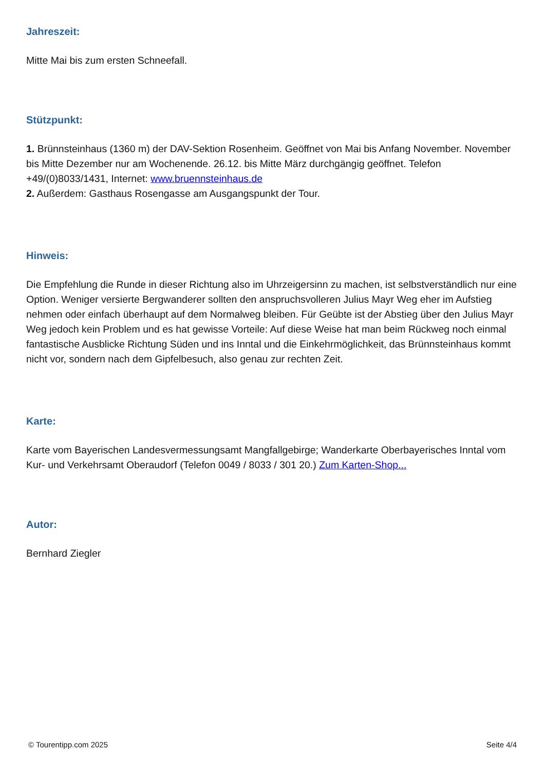Jahreszeit:
Mitte Mai bis zum ersten Schneefall.
Stützpunkt:
1. Brünnsteinhaus (1360 m) der DAV-Sektion Rosenheim. Geöffnet von Mai bis Anfang November. November bis Mitte Dezember nur am Wochenende. 26.12. bis Mitte März durchgängig geöffnet. Telefon +49/(0)8033/1431, Internet: www.bruennsteinhaus.de
2. Außerdem: Gasthaus Rosengasse am Ausgangspunkt der Tour.
Hinweis:
Die Empfehlung die Runde in dieser Richtung also im Uhrzeigersinn zu machen, ist selbstverständlich nur eine Option. Weniger versierte Bergwanderer sollten den anspruchsvolleren Julius Mayr Weg eher im Aufstieg nehmen oder einfach überhaupt auf dem Normalweg bleiben. Für Geübte ist der Abstieg über den Julius Mayr Weg jedoch kein Problem und es hat gewisse Vorteile: Auf diese Weise hat man beim Rückweg noch einmal fantastische Ausblicke Richtung Süden und ins Inntal und die Einkehrmöglichkeit, das Brünnsteinhaus kommt nicht vor, sondern nach dem Gipfelbesuch, also genau zur rechten Zeit.
Karte:
Karte vom Bayerischen Landesvermessungsamt Mangfallgebirge; Wanderkarte Oberbayerisches Inntal vom Kur- und Verkehrsamt Oberaudorf (Telefon 0049 / 8033 / 301 20.) Zum Karten-Shop...
Autor:
Bernhard Ziegler
© Tourentipp.com 2025 Seite 4/4